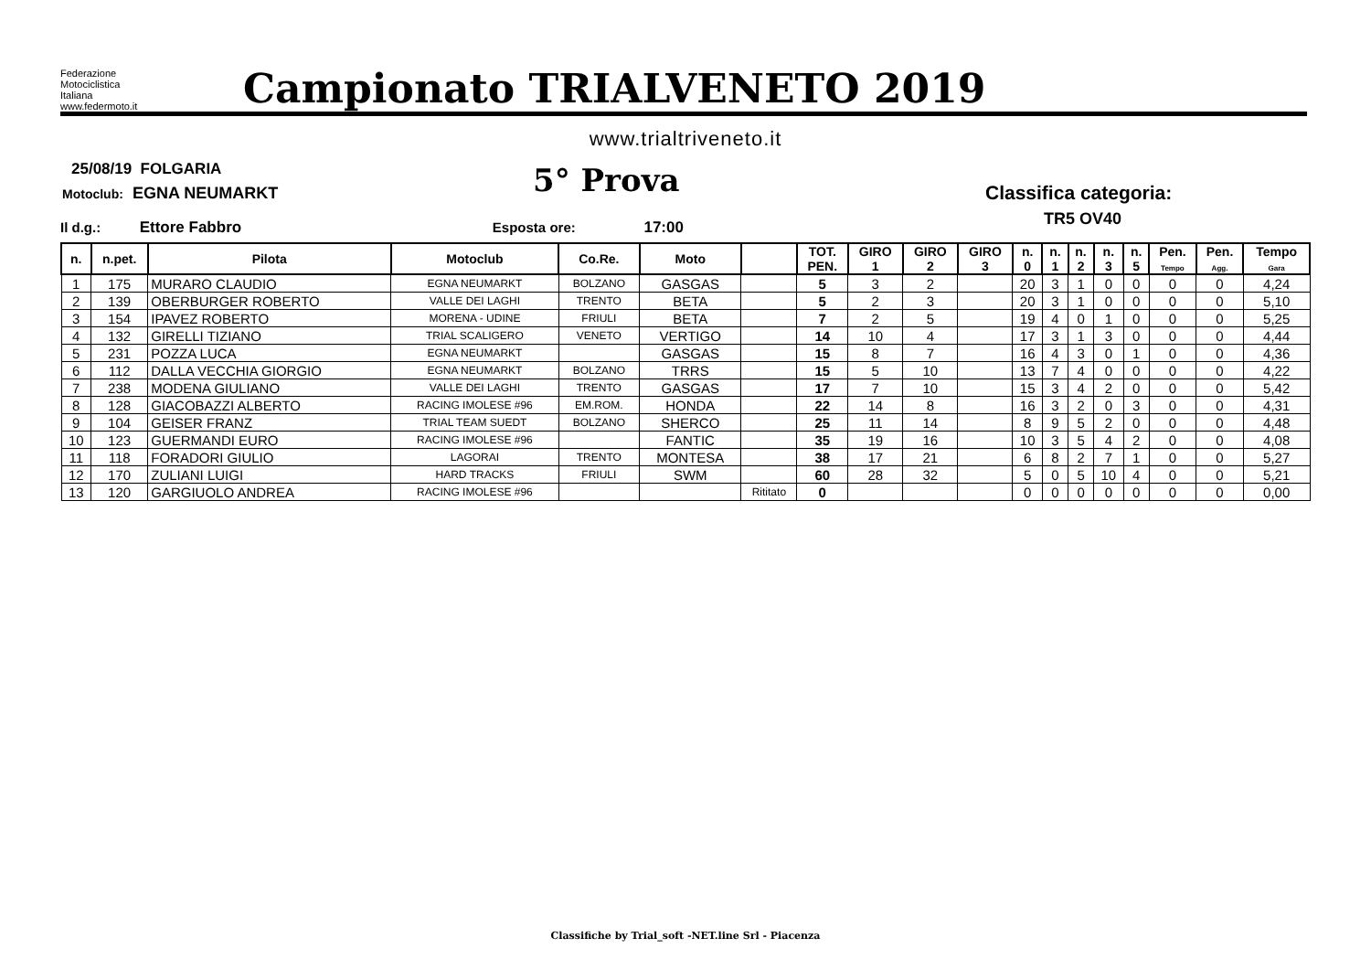Federazione
Motociclistica
Italiana
www.federmoto.it
Campionato TRIALVENETO 2019
www.trialtriveneto.it
25/08/19 FOLGARIA
Motoclub: EGNA NEUMARKT 5° Prova Classifica categoria:
TR5 OV40
Il d.g.: Ettore Fabbro Esposta ore: 17:00
| n. | n.pet. | Pilota | Motoclub | Co.Re. | Moto | | TOT. PEN. | GIRO 1 | GIRO 2 | GIRO 3 | n. 0 | n. 1 | n. 2 | n. 3 | n. 5 | Pen. Tempo | Pen. Agg. | Tempo Gara |
| --- | --- | --- | --- | --- | --- | --- | --- | --- | --- | --- | --- | --- | --- | --- | --- | --- | --- | --- |
| 1 | 175 | MURARO CLAUDIO | EGNA NEUMARKT | BOLZANO | GASGAS | | 5 | 3 | 2 | | 20 | 3 | 1 | 0 | 0 | 0 | 0 | 4,24 |
| 2 | 139 | OBERBURGER ROBERTO | VALLE DEI LAGHI | TRENTO | BETA | | 5 | 2 | 3 | | 20 | 3 | 1 | 0 | 0 | 0 | 0 | 5,10 |
| 3 | 154 | IPAVEZ ROBERTO | MORENA - UDINE | FRIULI | BETA | | 7 | 2 | 5 | | 19 | 4 | 0 | 1 | 0 | 0 | 0 | 5,25 |
| 4 | 132 | GIRELLI TIZIANO | TRIAL SCALIGERO | VENETO | VERTIGO | | 14 | 10 | 4 | | 17 | 3 | 1 | 3 | 0 | 0 | 0 | 4,44 |
| 5 | 231 | POZZA LUCA | EGNA NEUMARKT | | GASGAS | | 15 | 8 | 7 | | 16 | 4 | 3 | 0 | 1 | 0 | 0 | 4,36 |
| 6 | 112 | DALLA VECCHIA GIORGIO | EGNA NEUMARKT | BOLZANO | TRRS | | 15 | 5 | 10 | | 13 | 7 | 4 | 0 | 0 | 0 | 0 | 4,22 |
| 7 | 238 | MODENA GIULIANO | VALLE DEI LAGHI | TRENTO | GASGAS | | 17 | 7 | 10 | | 15 | 3 | 4 | 2 | 0 | 0 | 0 | 5,42 |
| 8 | 128 | GIACOBAZZI ALBERTO | RACING IMOLESE #96 | EM.ROM. | HONDA | | 22 | 14 | 8 | | 16 | 3 | 2 | 0 | 3 | 0 | 0 | 4,31 |
| 9 | 104 | GEISER FRANZ | TRIAL TEAM SUEDT | BOLZANO | SHERCO | | 25 | 11 | 14 | | 8 | 9 | 5 | 2 | 0 | 0 | 0 | 4,48 |
| 10 | 123 | GUERMANDI EURO | RACING IMOLESE #96 | | FANTIC | | 35 | 19 | 16 | | 10 | 3 | 5 | 4 | 2 | 0 | 0 | 4,08 |
| 11 | 118 | FORADORI GIULIO | LAGORAI | TRENTO | MONTESA | | 38 | 17 | 21 | | 6 | 8 | 2 | 7 | 1 | 0 | 0 | 5,27 |
| 12 | 170 | ZULIANI LUIGI | HARD TRACKS | FRIULI | SWM | | 60 | 28 | 32 | | 5 | 0 | 5 | 10 | 4 | 0 | 0 | 5,21 |
| 13 | 120 | GARGIUOLO ANDREA | RACING IMOLESE #96 | | | Rititato | 0 | | | | 0 | 0 | 0 | 0 | 0 | 0 | 0 | 0,00 |
Classifiche by Trial_soft -NET.line Srl - Piacenza